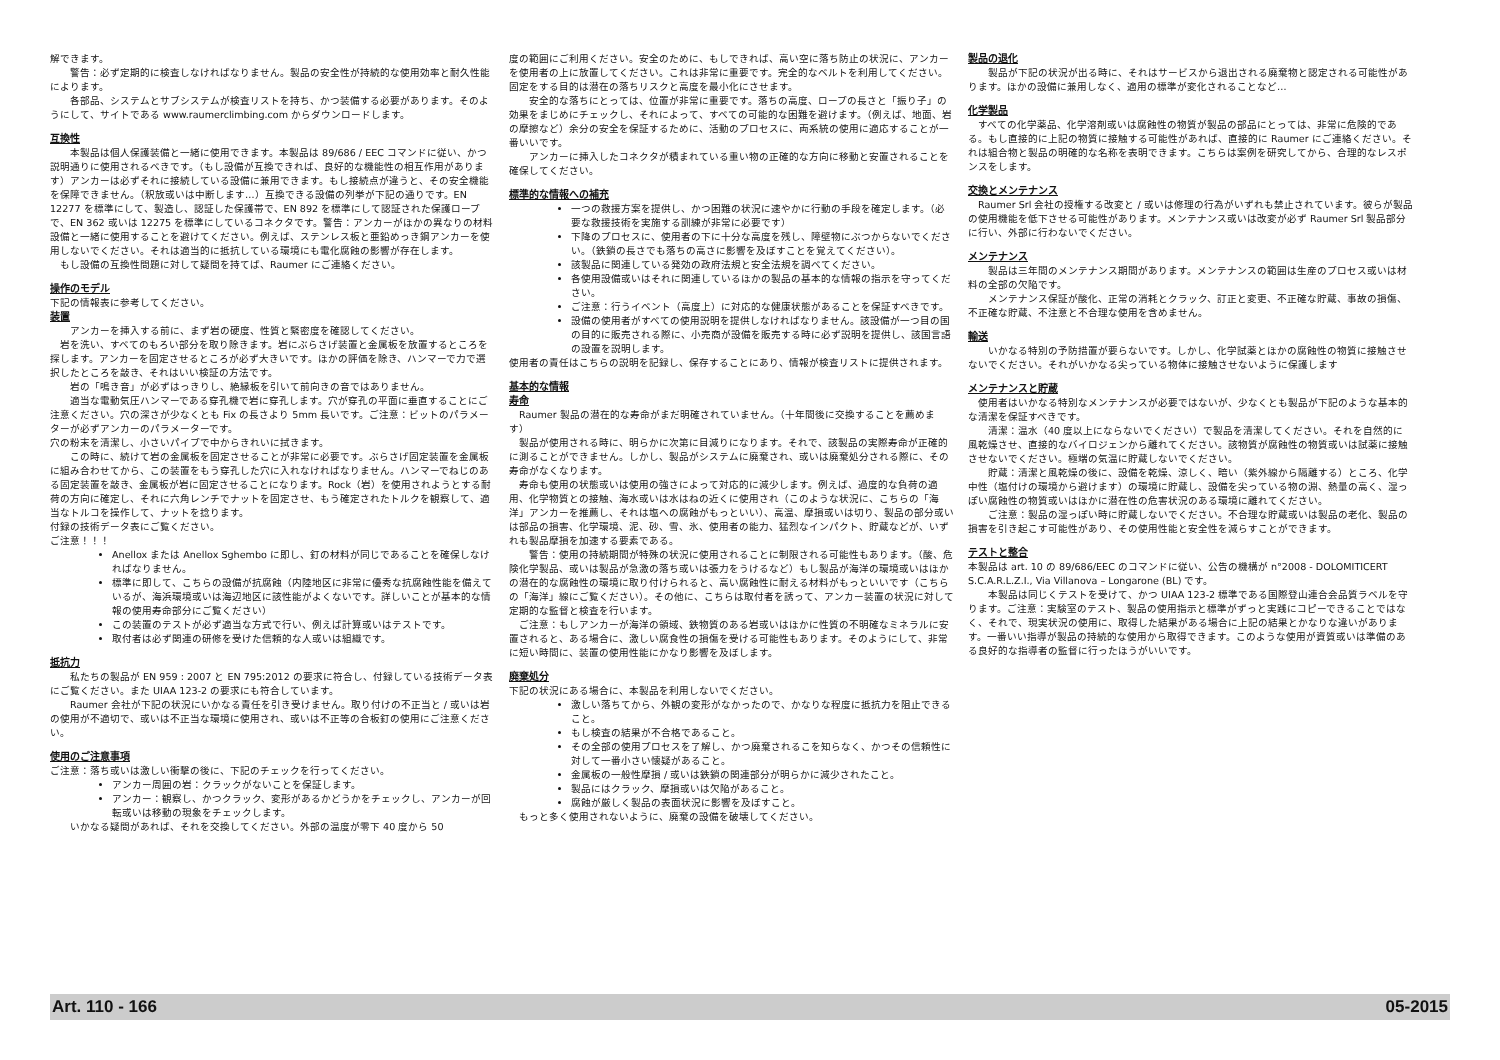解できます。
　　警告：必ず定期的に検査しなければなりません。製品の安全性が持続的な使用効率と耐久性能によります。
　　各部品、システムとサブシステムが検査リストを持ち、かつ装備する必要があります。そのようにして、サイトである www.raumerclimbing.com からダウンロードします。
互換性
　　本製品は個人保護装備と一緒に使用できます。本製品は 89/686 / EEC コマンドに従い、かつ説明通りに使用されるべきです。（もし設備が互換できれば、良好的な機能性の相互作用があります）アンカーは必ずそれに接続している設備に兼用できます。もし接続点が違うと、その安全機能を保障できません。（釈放或いは中断します…）互換できる設備の列挙が下記の通りです。EN 12277 を標準にして、製造し、認証した保護帯で、EN 892 を標準にして認証された保護ロープで、EN 362 或いは 12275 を標準にしているコネクタです。警告：アンカーがほかの異なりの材料設備と一緒に使用することを避けてください。例えば、ステンレス板と亜鉛めっき鋼アンカーを使用しないでください。それは適当的に抵抗している環境にも電化腐蝕の影響が存在します。
　もし設備の互換性問題に対して疑問を持てば、Raumer にご連絡ください。
操作のモデル
下記の情報表に参考してください。
装置
　　アンカーを挿入する前に、まず岩の硬度、性質と緊密度を確認してください。
　岩を洗い、すべてのもろい部分を取り除きます。岩にぶらさげ装置と金属板を放置するところを探します。アンカーを固定させるところが必ず大きいです。ほかの評価を除き、ハンマーで力で選択したところを敲き、それはいい検証の方法です。
　　岩の「鳴き音」が必ずはっきりし、絶縁板を引いて前向きの音ではありません。
　　適当な電動気圧ハンマーである穿孔機で岩に穿孔します。穴が穿孔の平面に垂直することにご注意ください。穴の深さが少なくとも Fix の長さより 5mm 長いです。ご注意：ビットのパラメーターが必ずアンカーのパラメーターです。
穴の粉末を清潔し、小さいパイプで中からきれいに拭きます。
　　この時に、続けて岩の金属板を固定させることが非常に必要です。ぶらさげ固定装置を金属板に組み合わせてから、この装置をもう穿孔した穴に入れなければなりません。ハンマーでねじのある固定装置を敲き、金属板が岩に固定させることになります。Rock（岩）を使用されようとする耐荷の方向に確定し、それに六角レンチでナットを固定させ、もう確定されたトルクを観察して、適当なトルコを操作して、ナットを捻ります。
付録の技術データ表にご覧ください。
ご注意！！！
Anellox または Anellox Sghembo に即し、釘の材料が同じであることを確保しなければなりません。
標準に即して、こちらの設備が抗腐蝕（内陸地区に非常に優秀な抗腐蝕性能を備えているが、海浜環境或いは海辺地区に該性能がよくないです。詳しいことが基本的な情報の使用寿命部分にご覧ください）
この装置のテストが必ず適当な方式で行い、例えば計算或いはテストです。
取付者は必ず関連の研修を受けた信頼的な人或いは組織です。
抵抗力
　　私たちの製品が EN 959 : 2007 と EN 795:2012 の要求に符合し、付録している技術データ表にご覧ください。また UIAA 123-2 の要求にも符合しています。
　　Raumer 会社が下記の状況にいかなる責任を引き受けません。取り付けの不正当と / 或いは岩の使用が不適切で、或いは不正当な環境に使用され、或いは不正等の合板釘の使用にご注意ください。
使用のご注意事項
ご注意：落ち或いは激しい衝撃の後に、下記のチェックを行ってください。
アンカー周囲の岩：クラックがないことを保証します。
アンカー：観察し、かつクラック、変形があるかどうかをチェックし、アンカーが回転或いは移動の現象をチェックします。
　　いかなる疑問があれば、それを交換してください。外部の温度が零下 40 度から 50
度の範囲にご利用ください。安全のために、もしできれば、高い空に落ち防止の状況に、アンカーを使用者の上に放置してください。これは非常に重要です。完全的なベルトを利用してください。固定をする目的は潜在の落ちリスクと高度を最小化にさせます。
　　安全的な落ちにとっては、位置が非常に重要です。落ちの高度、ロープの長さと「振り子」の効果をまじめにチェックし、それによって、すべての可能的な困難を避けます。（例えば、地面、岩の摩擦など）余分の安全を保証するために、活動のプロセスに、両系統の使用に適応することが一番いいです。
　　アンカーに挿入したコネクタが積まれている重い物の正確的な方向に移動と安置されることを確保してください。
標準的な情報への補充
一つの救援方案を提供し、かつ困難の状況に速やかに行動の手段を確定します。（必要な救援技術を実施する訓練が非常に必要です）
下降のプロセスに、使用者の下に十分な高度を残し、障壁物にぶつからないでください。（鉄鎖の長さでも落ちの高さに影響を及ぼすことを覚えてください）。
該製品に関連している発効の政府法規と安全法規を調べてください。
各使用設備或いはそれに関連しているほかの製品の基本的な情報の指示を守ってください。
ご注意：行うイベント（高度上）に対応的な健康状態があることを保証すべきです。
設備の使用者がすべての使用説明を提供しなければなりません。該設備が一つ目の国の目的に販売される際に、小売商が設備を販売する時に必ず説明を提供し、該国言語の設置を説明します。
使用者の責任はこちらの説明を記録し、保存することにあり、情報が検査リストに提供されます。
基本的な情報
寿命
　Raumer 製品の潜在的な寿命がまだ明確されていません。（十年間後に交換することを薦めます）
　製品が使用される時に、明らかに次第に目減りになります。それで、該製品の実際寿命が正確的に測ることができません。しかし、製品がシステムに廃棄され、或いは廃棄処分される際に、その寿命がなくなります。
　寿命も使用の状態或いは使用の強さによって対応的に減少します。例えば、過度的な負荷の適用、化学物質との接触、海水或いは水はねの近くに使用され（このような状況に、こちらの「海洋」アンカーを推薦し、それは塩への腐蝕がもっといい）、高温、摩損或いは切り、製品の部分或いは部品の損害、化学環境、泥、砂、雪、氷、使用者の能力、猛烈なインパクト、貯蔵などが、いずれも製品摩損を加速する要素である。
　　警告：使用の持続期間が特殊の状況に使用されることに制限される可能性もあります。（酸、危険化学製品、或いは製品が急激の落ち或いは張力をうけるなど）もし製品が海洋の環境或いはほかの潜在的な腐蝕性の環境に取り付けられると、高い腐蝕性に耐える材料がもっといいです（こちらの「海洋」線にご覧ください）。その他に、こちらは取付者を誘って、アンカー装置の状況に対して定期的な監督と検査を行います。
　ご注意：もしアンカーが海洋の領域、鉄物質のある岩或いはほかに性質の不明確なミネラルに安置されると、ある場合に、激しい腐食性の損傷を受ける可能性もあります。そのようにして、非常に短い時間に、装置の使用性能にかなり影響を及ぼします。
廃棄処分
下記の状況にある場合に、本製品を利用しないでください。
激しい落ちてから、外観の変形がなかったので、かなりな程度に抵抗力を阻止できること。
もし検査の結果が不合格であること。
その全部の使用プロセスを了解し、かつ廃棄されるこを知らなく、かつその信頼性に対して一番小さい懐疑があること。
金属板の一般性摩損 / 或いは鉄鎖の関連部分が明らかに減少されたこと。
製品にはクラック、摩損或いは欠陥があること。
腐蝕が厳しく製品の表面状況に影響を及ぼすこと。
　もっと多く使用されないように、廃棄の設備を破壊してください。
製品の退化
　　製品が下記の状況が出る時に、それはサービスから退出される廃棄物と認定される可能性があります。ほかの設備に兼用しなく、適用の標準が変化されることなど…
化学製品
　すべての化学薬品、化学溶剤或いは腐蝕性の物質が製品の部品にとっては、非常に危険的である。もし直接的に上記の物質に接触する可能性があれば、直接的に Raumer にご連絡ください。それは組合物と製品の明確的な名称を表明できます。こちらは案例を研究してから、合理的なレスポンスをします。
交換とメンテナンス
　Raumer Srl 会社の授権する改変と / 或いは修理の行為がいずれも禁止されています。彼らが製品の使用機能を低下させる可能性があります。メンテナンス或いは改変が必ず Raumer Srl 製品部分に行い、外部に行わないでください。
メンテナンス
　　製品は三年間のメンテナンス期間があります。メンテナンスの範囲は生産のプロセス或いは材料の全部の欠陥です。
　　メンテナンス保証が酸化、正常の消耗とクラック、訂正と変更、不正確な貯蔵、事故の損傷、不正確な貯蔵、不注意と不合理な使用を含めません。
輸送
　　いかなる特別の予防措置が要らないです。しかし、化学試薬とほかの腐蝕性の物質に接触させないでください。それがいかなる尖っている物体に接触させないように保護します
メンテナンスと貯蔵
　使用者はいかなる特別なメンテナンスが必要ではないが、少なくとも製品が下記のような基本的な清潔を保証すべきです。
　　清潔：温水（40 度以上にならないでください）で製品を清潔してください。それを自然的に風乾燥させ、直接的なバイロジェンから離れてください。該物質が腐蝕性の物質或いは試薬に接触させないでください。極端の気温に貯蔵しないでください。
　　貯蔵：清潔と風乾燥の後に、設備を乾燥、涼しく、暗い（紫外線から隔離する）ところ、化学中性（塩付けの環境から避けます）の環境に貯蔵し、設備を尖っている物の淵、熱量の高く、湿っぽい腐蝕性の物質或いはほかに潜在性の危害状況のある環境に離れてください。
　　ご注意：製品の湿っぽい時に貯蔵しないでください。不合理な貯蔵或いは製品の老化、製品の損害を引き起こす可能性があり、その使用性能と安全性を減らすことができます。
テストと整合
本製品は art. 10 の 89/686/EEC のコマンドに従い、公告の機構が n°2008 - DOLOMITICERT S.C.A.R.L.Z.I., Via Villanova – Longarone (BL) です。
　　本製品は同じくテストを受けて、かつ UIAA 123-2 標準である国際登山連合会品質ラベルを守ります。ご注意：実験室のテスト、製品の使用指示と標準がずっと実践にコピーできることではなく、それで、現実状況の使用に、取得した結果がある場合に上記の結果とかなりな違いがあります。一番いい指導が製品の持続的な使用から取得できます。このような使用が資質或いは準備のある良好的な指導者の監督に行ったほうがいいです。
Art. 110 - 166 05-2015